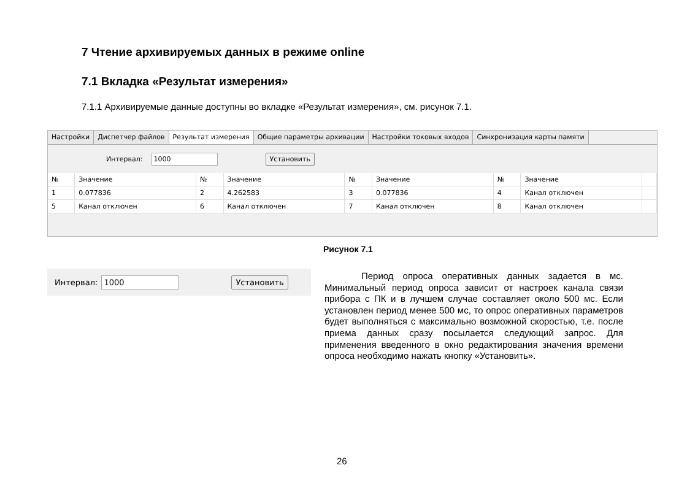7 Чтение архивируемых данных в режиме online
7.1 Вкладка «Результат измерения»
7.1.1 Архивируемые данные доступны во вкладке «Результат измерения», см. рисунок 7.1.
Настройки Диспетчер файлов Результат измерения Общие параметры архивации Настройки токовых входов Синхронизация карты памяти
Интервал: 1000 Установить
| № | Значение | № | Значение | № | Значение | № | Значение | |
| --- | --- | --- | --- | --- | --- | --- | --- | --- |
| 1 | 0.077836 | 2 | 4.262583 | 3 | 0.077836 | 4 | Канал отключен | |
| 5 | Канал отключен | 6 | Канал отключен | 7 | Канал отключен | 8 | Канал отключен | |
Рисунок 7.1
Интервал: 1000 Установить
Период опроса оперативных данных задается в мс. Минимальный период опроса зависит от настроек канала связи прибора с ПК и в лучшем случае составляет около 500 мс. Если установлен период менее 500 мс, то опрос оперативных параметров будет выполняться с максимально возможной скоростью, т.е. после приема данных сразу посылается следующий запрос. Для применения введенного в окно редактирования значения времени опроса необходимо нажать кнопку «Установить».
26